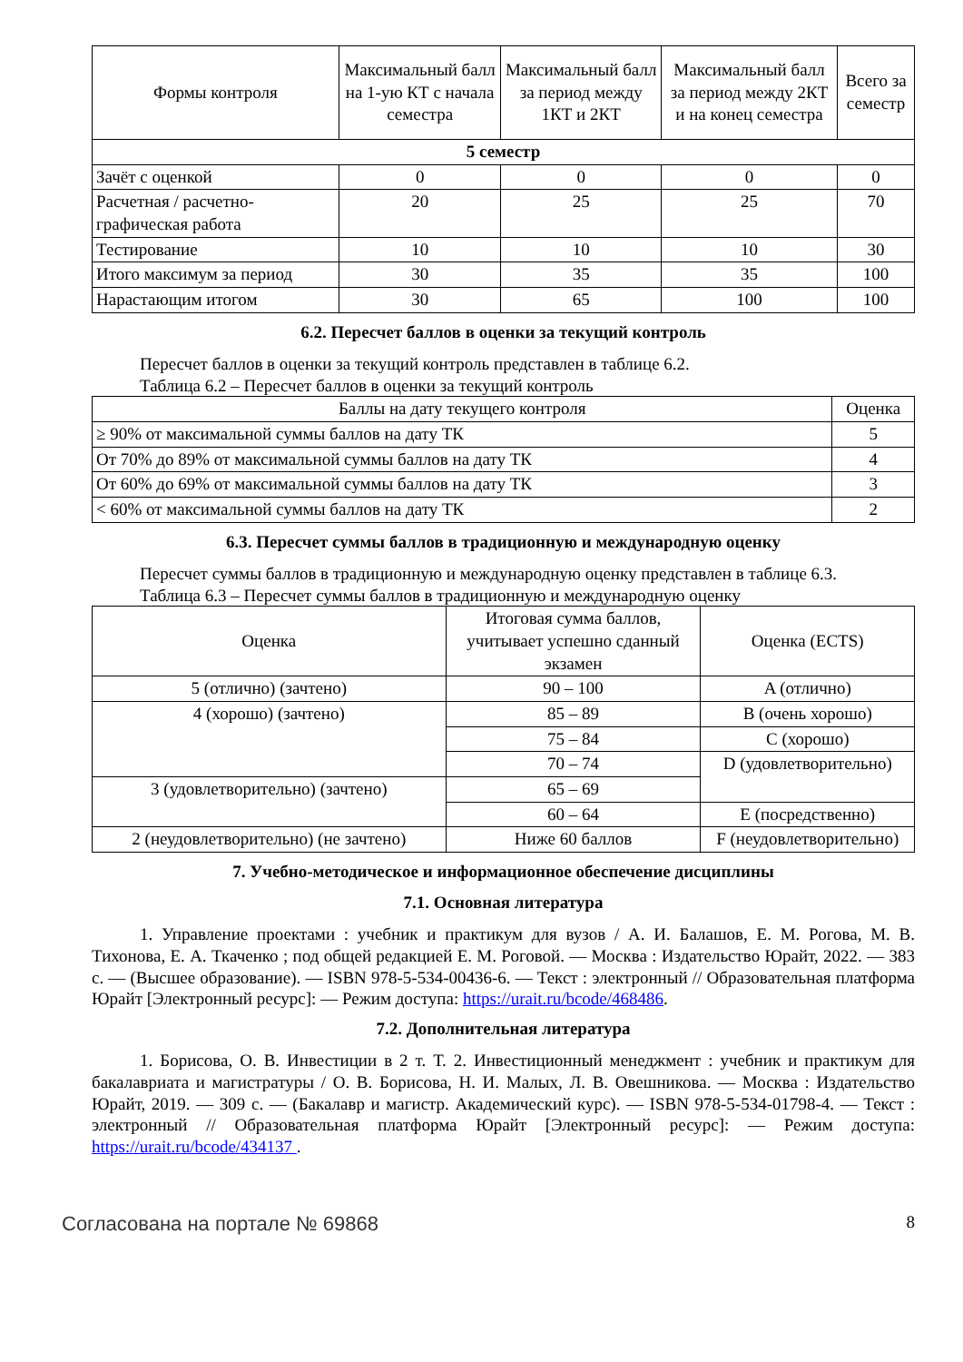| Формы контроля | Максимальный балл на 1-ую КТ с начала семестра | Максимальный балл за период между 1КТ и 2КТ | Максимальный балл за период между 2КТ и на конец семестра | Всего за семестр |
| --- | --- | --- | --- | --- |
| 5 семестр | | | | |
| Зачёт с оценкой | 0 | 0 | 0 | 0 |
| Расчетная / расчетно-графическая работа | 20 | 25 | 25 | 70 |
| Тестирование | 10 | 10 | 10 | 30 |
| Итого максимум за период | 30 | 35 | 35 | 100 |
| Нарастающим итогом | 30 | 65 | 100 | 100 |
6.2. Пересчет баллов в оценки за текущий контроль
Пересчет баллов в оценки за текущий контроль представлен в таблице 6.2.
Таблица 6.2 – Пересчет баллов в оценки за текущий контроль
| Баллы на дату текущего контроля | Оценка |
| --- | --- |
| ≥ 90% от максимальной суммы баллов на дату ТК | 5 |
| От 70% до 89% от максимальной суммы баллов на дату ТК | 4 |
| От 60% до 69% от максимальной суммы баллов на дату ТК | 3 |
| < 60% от максимальной суммы баллов на дату ТК | 2 |
6.3. Пересчет суммы баллов в традиционную и международную оценку
Пересчет суммы баллов в традиционную и международную оценку представлен в таблице 6.3.
Таблица 6.3 – Пересчет суммы баллов в традиционную и международную оценку
| Оценка | Итоговая сумма баллов, учитывает успешно сданный экзамен | Оценка (ECTS) |
| --- | --- | --- |
| 5 (отлично) (зачтено) | 90 – 100 | A (отлично) |
| 4 (хорошо) (зачтено) | 85 – 89 | B (очень хорошо) |
| | 75 – 84 | C (хорошо) |
| | 70 – 74 | D (удовлетворительно) |
| 3 (удовлетворительно) (зачтено) | 65 – 69 | |
| | 60 – 64 | E (посредственно) |
| 2 (неудовлетворительно) (не зачтено) | Ниже 60 баллов | F (неудовлетворительно) |
7. Учебно-методическое и информационное обеспечение дисциплины
7.1. Основная литература
1. Управление проектами : учебник и практикум для вузов / А. И. Балашов, Е. М. Рогова, М. В. Тихонова, Е. А. Ткаченко ; под общей редакцией Е. М. Роговой. — Москва : Издательство Юрайт, 2022. — 383 с. — (Высшее образование). — ISBN 978-5-534-00436-6. — Текст : электронный // Образовательная платформа Юрайт [Электронный ресурс]: — Режим доступа: https://urait.ru/bcode/468486.
7.2. Дополнительная литература
1. Борисова, О. В. Инвестиции в 2 т. Т. 2. Инвестиционный менеджмент : учебник и практикум для бакалавриата и магистратуры / О. В. Борисова, Н. И. Малых, Л. В. Овешникова. — Москва : Издательство Юрайт, 2019. — 309 с. — (Бакалавр и магистр. Академический курс). — ISBN 978-5-534-01798-4. — Текст : электронный // Образовательная платформа Юрайт [Электронный ресурс]: — Режим доступа: https://urait.ru/bcode/434137 .
Согласована на портале № 69868 8